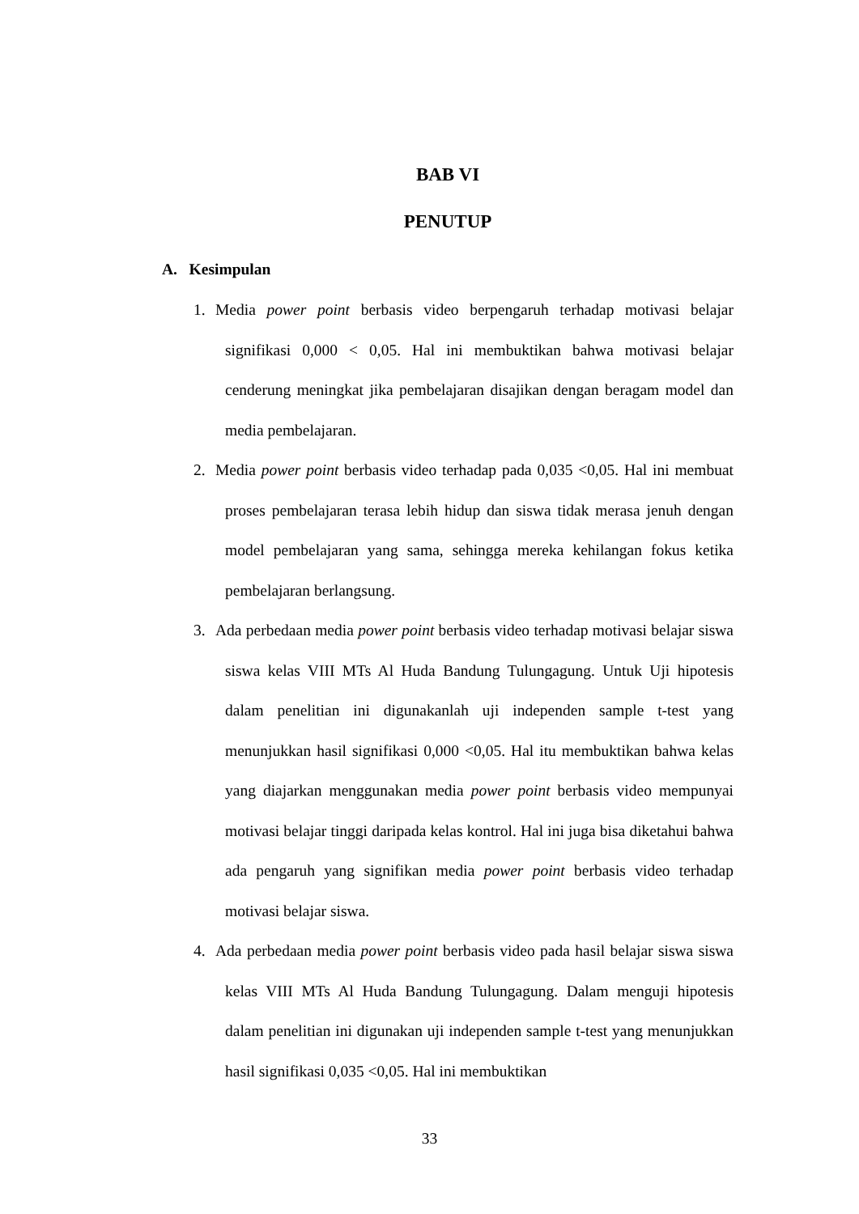BAB VI
PENUTUP
A. Kesimpulan
1. Media power point berbasis video berpengaruh terhadap motivasi belajar signifikasi 0,000 < 0,05. Hal ini membuktikan bahwa motivasi belajar cenderung meningkat jika pembelajaran disajikan dengan beragam model dan media pembelajaran.
2. Media power point berbasis video terhadap pada 0,035 <0,05. Hal ini membuat proses pembelajaran terasa lebih hidup dan siswa tidak merasa jenuh dengan model pembelajaran yang sama, sehingga mereka kehilangan fokus ketika pembelajaran berlangsung.
3. Ada perbedaan media power point berbasis video terhadap motivasi belajar siswa siswa kelas VIII MTs Al Huda Bandung Tulungagung. Untuk Uji hipotesis dalam penelitian ini digunakanlah uji independen sample t-test yang menunjukkan hasil signifikasi 0,000 <0,05. Hal itu membuktikan bahwa kelas yang diajarkan menggunakan media power point berbasis video mempunyai motivasi belajar tinggi daripada kelas kontrol. Hal ini juga bisa diketahui bahwa ada pengaruh yang signifikan media power point berbasis video terhadap motivasi belajar siswa.
4. Ada perbedaan media power point berbasis video pada hasil belajar siswa siswa kelas VIII MTs Al Huda Bandung Tulungagung. Dalam menguji hipotesis dalam penelitian ini digunakan uji independen sample t-test yang menunjukkan hasil signifikasi 0,035 <0,05. Hal ini membuktikan
33